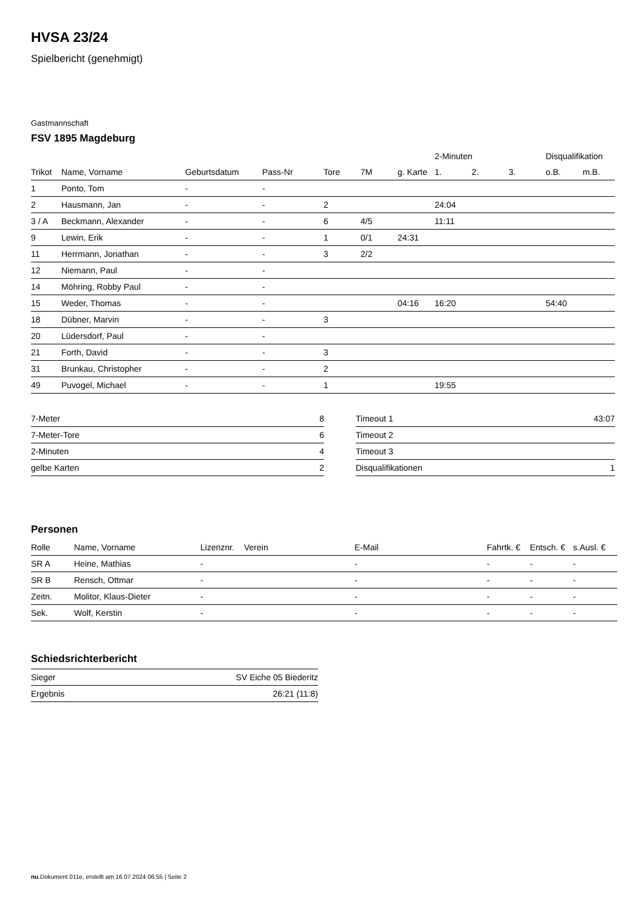HVSA 23/24
Spielbericht (genehmigt)
Gastmannschaft
FSV 1895 Magdeburg
| | | | | | | | 2-Minuten | | | Disqualifikation | |
| --- | --- | --- | --- | --- | --- | --- | --- | --- | --- | --- | --- |
| Trikot | Name, Vorname | Geburtsdatum | Pass-Nr | Tore | 7M | g. Karte | 1. | 2. | 3. | o.B. | m.B. |
| 1 | Ponto, Tom | - | - | | | | | | | | |
| 2 | Hausmann, Jan | - | - | 2 | | | 24:04 | | | | |
| 3 / A | Beckmann, Alexander | - | - | 6 | 4/5 | | 11:11 | | | | |
| 9 | Lewin, Erik | - | - | 1 | 0/1 | 24:31 | | | | | |
| 11 | Herrmann, Jonathan | - | - | 3 | 2/2 | | | | | | |
| 12 | Niemann, Paul | - | - | | | | | | | | |
| 14 | Möhring, Robby Paul | - | - | | | | | | | | |
| 15 | Weder, Thomas | - | - | | | 04:16 | 16:20 | | | 54:40 | |
| 18 | Dübner, Marvin | - | - | 3 | | | | | | | |
| 20 | Lüdersdorf, Paul | - | - | | | | | | | | |
| 21 | Forth, David | - | - | 3 | | | | | | | |
| 31 | Brunkau, Christopher | - | - | 2 | | | | | | | |
| 49 | Puvogel, Michael | - | - | 1 | | | 19:55 | | | | |
| 7-Meter | 8 |
| 7-Meter-Tore | 6 |
| 2-Minuten | 4 |
| gelbe Karten | 2 |
| Timeout 1 | 43:07 |
| Timeout 2 | |
| Timeout 3 | |
| Disqualifikationen | 1 |
Personen
| Rolle | Name, Vorname | Lizenznr. | Verein | E-Mail | Fahrtk. € | Entsch. € | s.Ausl. € |
| --- | --- | --- | --- | --- | --- | --- | --- |
| SR A | Heine, Mathias | - | | - | - | - | - |
| SR B | Rensch, Ottmar | - | | - | - | - | - |
| Zeitn. | Molitor, Klaus-Dieter | - | | - | - | - | - |
| Sek. | Wolf, Kerstin | - | | - | - | - | - |
Schiedsrichterbericht
| Sieger | SV Eiche 05 Biederitz |
| Ergebnis | 26:21 (11:8) |
nu.Dokument 011e, erstellt am 16.07.2024 06:55 | Seite 2